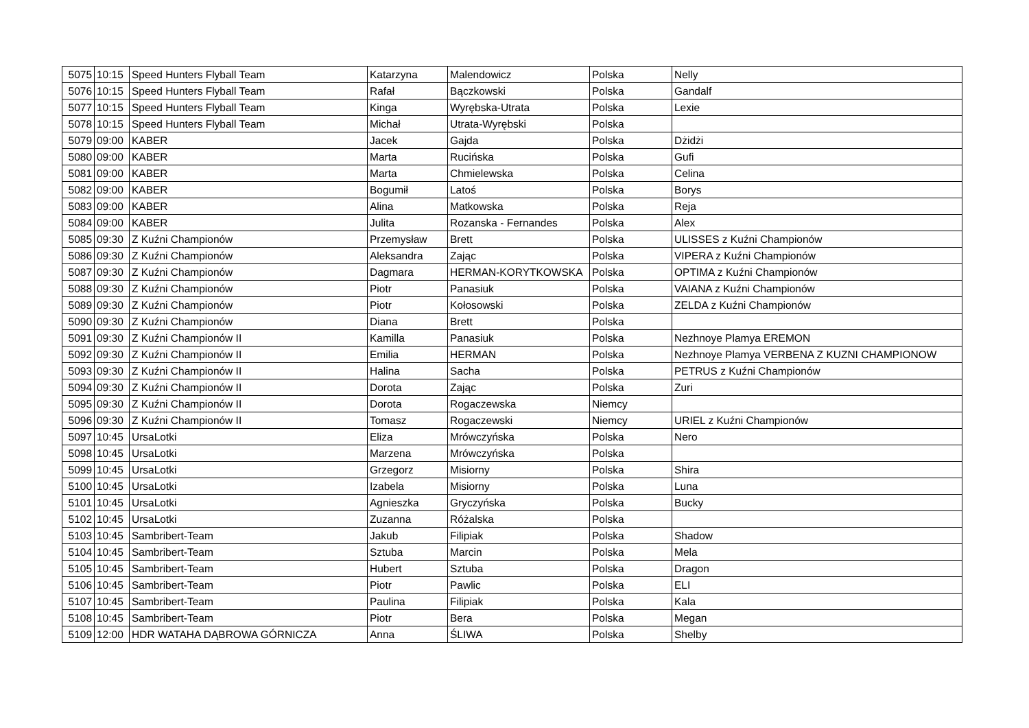| 5075 | 10:15 | Speed Hunters Flyball Team | Katarzyna | Malendowicz | Polska | Nelly |
| 5076 | 10:15 | Speed Hunters Flyball Team | Rafał | Bączkowski | Polska | Gandalf |
| 5077 | 10:15 | Speed Hunters Flyball Team | Kinga | Wyrębska-Utrata | Polska | Lexie |
| 5078 | 10:15 | Speed Hunters Flyball Team | Michał | Utrata-Wyrębski | Polska | |
| 5079 | 09:00 | KABER | Jacek | Gajda | Polska | Dżidżi |
| 5080 | 09:00 | KABER | Marta | Rucińska | Polska | Gufi |
| 5081 | 09:00 | KABER | Marta | Chmielewska | Polska | Celina |
| 5082 | 09:00 | KABER | Bogumił | Latoś | Polska | Borys |
| 5083 | 09:00 | KABER | Alina | Matkowska | Polska | Reja |
| 5084 | 09:00 | KABER | Julita | Rozanska - Fernandes | Polska | Alex |
| 5085 | 09:30 | Z Kuźni Championów | Przemysław | Brett | Polska | ULISSES z Kuźni Championów |
| 5086 | 09:30 | Z Kuźni Championów | Aleksandra | Zając | Polska | VIPERA z Kuźni Championów |
| 5087 | 09:30 | Z Kuźni Championów | Dagmara | HERMAN-KORYTKOWSKA | Polska | OPTIMA z Kuźni Championów |
| 5088 | 09:30 | Z Kuźni Championów | Piotr | Panasiuk | Polska | VAIANA z Kuźni Championów |
| 5089 | 09:30 | Z Kuźni Championów | Piotr | Kołosowski | Polska | ZELDA z Kuźni Championów |
| 5090 | 09:30 | Z Kuźni Championów | Diana | Brett | Polska | |
| 5091 | 09:30 | Z Kuźni Championów II | Kamilla | Panasiuk | Polska | Nezhnoye Plamya EREMON |
| 5092 | 09:30 | Z Kuźni Championów II | Emilia | HERMAN | Polska | Nezhnoye Plamya VERBENA Z KUZNI CHAMPIONOW |
| 5093 | 09:30 | Z Kuźni Championów II | Halina | Sacha | Polska | PETRUS z Kuźni Championów |
| 5094 | 09:30 | Z Kuźni Championów II | Dorota | Zając | Polska | Zuri |
| 5095 | 09:30 | Z Kuźni Championów II | Dorota | Rogaczewska | Niemcy | |
| 5096 | 09:30 | Z Kuźni Championów II | Tomasz | Rogaczewski | Niemcy | URIEL z Kuźni Championów |
| 5097 | 10:45 | UrsaLotki | Eliza | Mrówczyńska | Polska | Nero |
| 5098 | 10:45 | UrsaLotki | Marzena | Mrówczyńska | Polska | |
| 5099 | 10:45 | UrsaLotki | Grzegorz | Misiorny | Polska | Shira |
| 5100 | 10:45 | UrsaLotki | Izabela | Misiorny | Polska | Luna |
| 5101 | 10:45 | UrsaLotki | Agnieszka | Gryczyńska | Polska | Bucky |
| 5102 | 10:45 | UrsaLotki | Zuzanna | Różalska | Polska | |
| 5103 | 10:45 | Sambribert-Team | Jakub | Filipiak | Polska | Shadow |
| 5104 | 10:45 | Sambribert-Team | Sztuba | Marcin | Polska | Mela |
| 5105 | 10:45 | Sambribert-Team | Hubert | Sztuba | Polska | Dragon |
| 5106 | 10:45 | Sambribert-Team | Piotr | Pawlic | Polska | ELI |
| 5107 | 10:45 | Sambribert-Team | Paulina | Filipiak | Polska | Kala |
| 5108 | 10:45 | Sambribert-Team | Piotr | Bera | Polska | Megan |
| 5109 | 12:00 | HDR WATAHA DĄBROWA GÓRNICZA | Anna | ŚLIWA | Polska | Shelby |